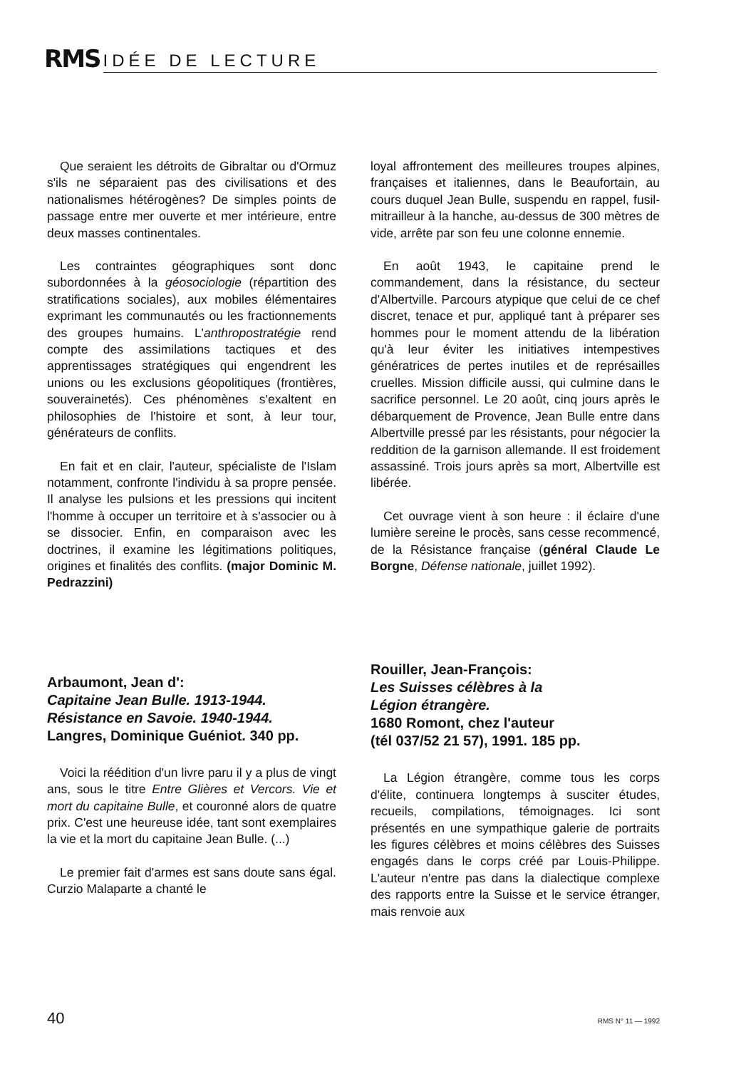RMS IDÉE DE LECTURE
Que seraient les détroits de Gibraltar ou d'Ormuz s'ils ne séparaient pas des civilisations et des nationalismes hétérogènes? De simples points de passage entre mer ouverte et mer intérieure, entre deux masses continentales.
Les contraintes géographiques sont donc subordonnées à la géosociologie (répartition des stratifications sociales), aux mobiles élémentaires exprimant les communautés ou les fractionnements des groupes humains. L'anthropostratégie rend compte des assimilations tactiques et des apprentissages stratégiques qui engendrent les unions ou les exclusions géopolitiques (frontières, souverainetés). Ces phénomènes s'exaltent en philosophies de l'histoire et sont, à leur tour, générateurs de conflits.
En fait et en clair, l'auteur, spécialiste de l'Islam notamment, confronte l'individu à sa propre pensée. Il analyse les pulsions et les pressions qui incitent l'homme à occuper un territoire et à s'associer ou à se dissocier. Enfin, en comparaison avec les doctrines, il examine les légitimations politiques, origines et finalités des conflits. (major Dominic M. Pedrazzini)
Arbaumont, Jean d':
Capitaine Jean Bulle. 1913-1944.
Résistance en Savoie. 1940-1944.
Langres, Dominique Guéniot. 340 pp.
Voici la réédition d'un livre paru il y a plus de vingt ans, sous le titre Entre Glières et Vercors. Vie et mort du capitaine Bulle, et couronné alors de quatre prix. C'est une heureuse idée, tant sont exemplaires la vie et la mort du capitaine Jean Bulle. (...)
Le premier fait d'armes est sans doute sans égal. Curzio Malaparte a chanté le
loyal affrontement des meilleures troupes alpines, françaises et italiennes, dans le Beaufortain, au cours duquel Jean Bulle, suspendu en rappel, fusil-mitrailleur à la hanche, au-dessus de 300 mètres de vide, arrête par son feu une colonne ennemie.
En août 1943, le capitaine prend le commandement, dans la résistance, du secteur d'Albertville. Parcours atypique que celui de ce chef discret, tenace et pur, appliqué tant à préparer ses hommes pour le moment attendu de la libération qu'à leur éviter les initiatives intempestives génératrices de pertes inutiles et de représailles cruelles. Mission difficile aussi, qui culmine dans le sacrifice personnel. Le 20 août, cinq jours après le débarquement de Provence, Jean Bulle entre dans Albertville pressé par les résistants, pour négocier la reddition de la garnison allemande. Il est froidement assassiné. Trois jours après sa mort, Albertville est libérée.
Cet ouvrage vient à son heure : il éclaire d'une lumière sereine le procès, sans cesse recommencé, de la Résistance française (général Claude Le Borgne, Défense nationale, juillet 1992).
Rouiller, Jean-François:
Les Suisses célèbres à la
Légion étrangère.
1680 Romont, chez l'auteur
(tél 037/52 21 57), 1991. 185 pp.
La Légion étrangère, comme tous les corps d'élite, continuera longtemps à susciter études, recueils, compilations, témoignages. Ici sont présentés en une sympathique galerie de portraits les figures célèbres et moins célèbres des Suisses engagés dans le corps créé par Louis-Philippe. L'auteur n'entre pas dans la dialectique complexe des rapports entre la Suisse et le service étranger, mais renvoie aux
40 RMS N° 11 — 1992